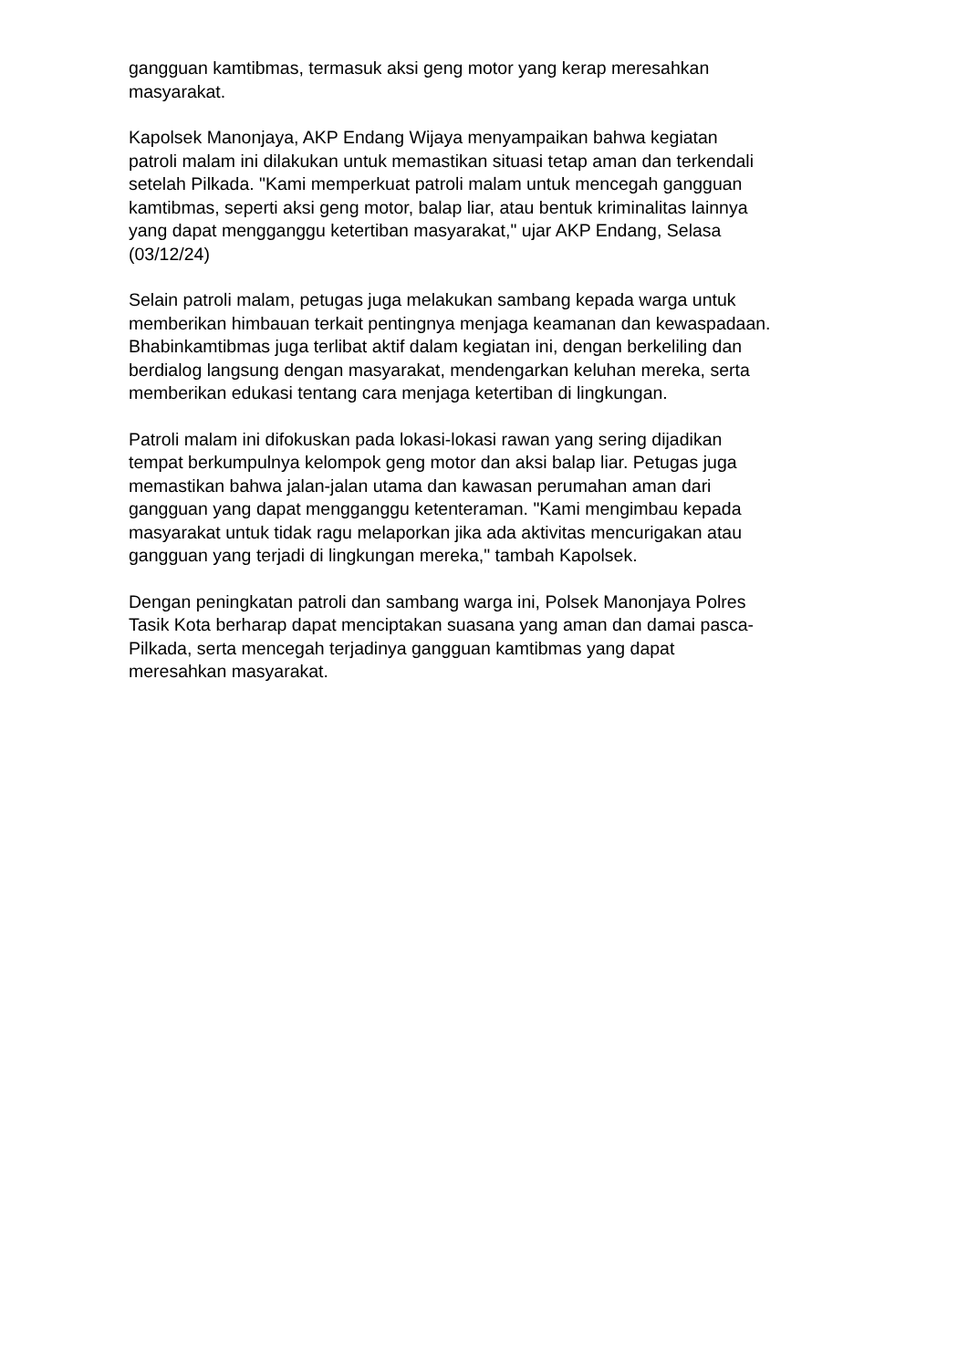gangguan kamtibmas, termasuk aksi geng motor yang kerap meresahkan
masyarakat.
Kapolsek Manonjaya, AKP Endang Wijaya menyampaikan bahwa kegiatan
patroli malam ini dilakukan untuk memastikan situasi tetap aman dan terkendali
setelah Pilkada. "Kami memperkuat patroli malam untuk mencegah gangguan
kamtibmas, seperti aksi geng motor, balap liar, atau bentuk kriminalitas lainnya
yang dapat mengganggu ketertiban masyarakat," ujar AKP Endang, Selasa
(03/12/24)
Selain patroli malam, petugas juga melakukan sambang kepada warga untuk
memberikan himbauan terkait pentingnya menjaga keamanan dan kewaspadaan.
Bhabinkamtibmas juga terlibat aktif dalam kegiatan ini, dengan berkeliling dan
berdialog langsung dengan masyarakat, mendengarkan keluhan mereka, serta
memberikan edukasi tentang cara menjaga ketertiban di lingkungan.
Patroli malam ini difokuskan pada lokasi-lokasi rawan yang sering dijadikan
tempat berkumpulnya kelompok geng motor dan aksi balap liar. Petugas juga
memastikan bahwa jalan-jalan utama dan kawasan perumahan aman dari
gangguan yang dapat mengganggu ketenteraman. "Kami mengimbau kepada
masyarakat untuk tidak ragu melaporkan jika ada aktivitas mencurigakan atau
gangguan yang terjadi di lingkungan mereka," tambah Kapolsek.
Dengan peningkatan patroli dan sambang warga ini, Polsek Manonjaya Polres
Tasik Kota berharap dapat menciptakan suasana yang aman dan damai pasca-
Pilkada, serta mencegah terjadinya gangguan kamtibmas yang dapat
meresahkan masyarakat.